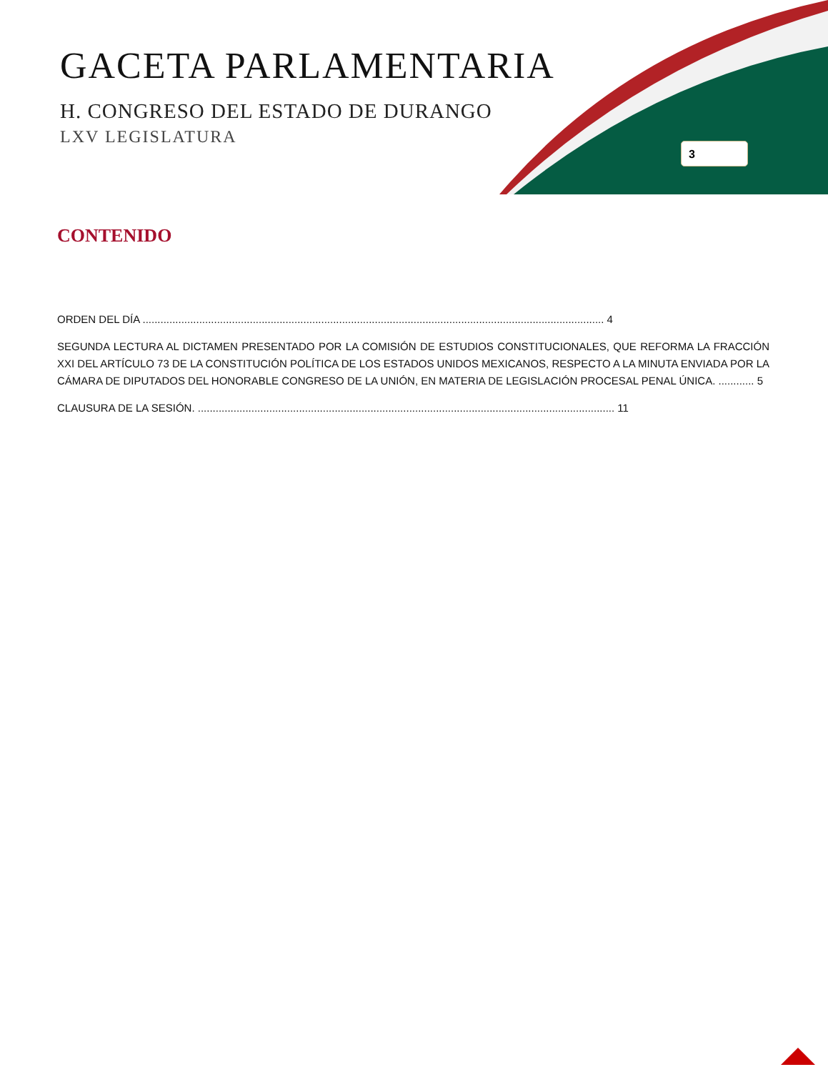GACETA PARLAMENTARIA
H. CONGRESO DEL ESTADO DE DURANGO
LXV LEGISLATURA
3
CONTENIDO
ORDEN DEL DÍA ........................................................................................................................................................... 4
SEGUNDA LECTURA AL DICTAMEN PRESENTADO POR LA COMISIÓN DE ESTUDIOS CONSTITUCIONALES, QUE REFORMA LA FRACCIÓN XXI DEL ARTÍCULO 73 DE LA CONSTITUCIÓN POLÍTICA DE LOS ESTADOS UNIDOS MEXICANOS, RESPECTO A LA MINUTA ENVIADA POR LA CÁMARA DE DIPUTADOS DEL HONORABLE CONGRESO DE LA UNIÓN, EN MATERIA DE LEGISLACIÓN PROCESAL PENAL ÚNICA. ............ 5
CLAUSURA DE LA SESIÓN. ............................................................................................................................................ 11